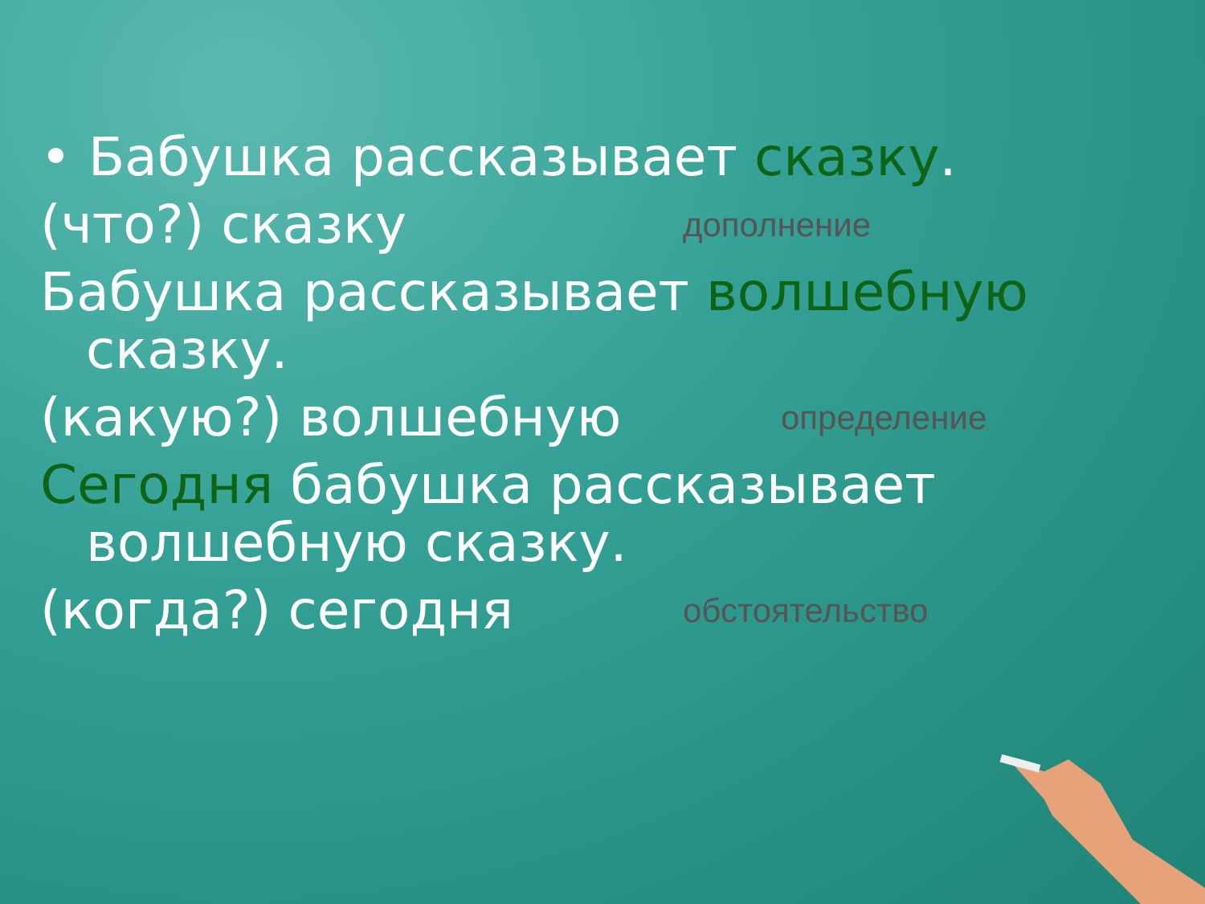• Бабушка рассказывает сказку.
(что?) сказку дополнение
Бабушка рассказывает волшебную сказку.
(какую?) волшебную определение
Сегодня бабушка рассказывает волшебную сказку.
(когда?) сегодня обстоятельство